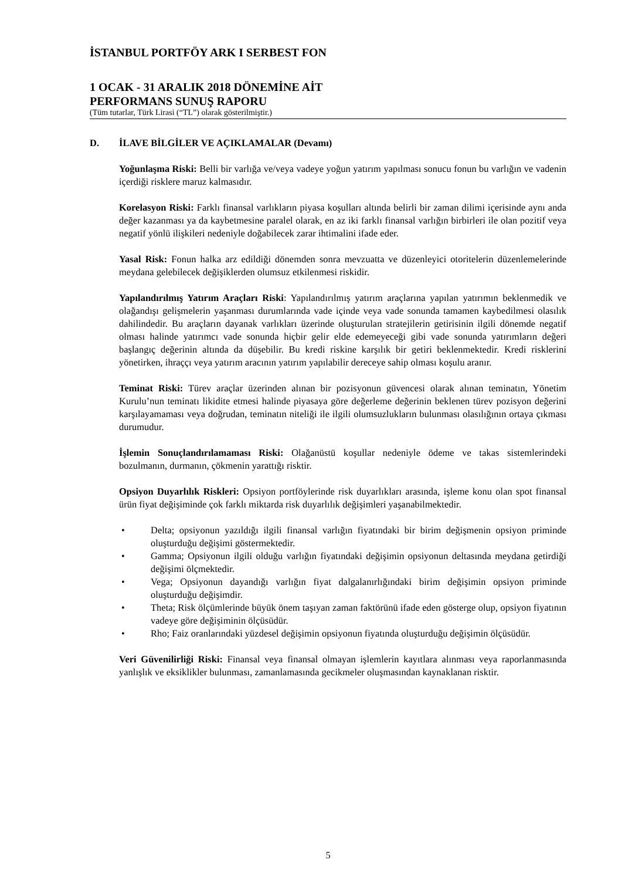İSTANBUL PORTFÖY ARK I SERBEST FON
1 OCAK - 31 ARALIK 2018 DÖNEMİNE AİT
PERFORMANS SUNUŞ RAPORU
(Tüm tutarlar, Türk Lirasi (“TL”) olarak gösterilmiştir.)
D. İLAVE BİLGİLER VE AÇIKLAMALAR (Devamı)
Yoğunlaşma Riski: Belli bir varlığa ve/veya vadeye yoğun yatırım yapılması sonucu fonun bu varlığın ve vadenin içerdiği risklere maruz kalmasıdır.
Korelasyon Riski: Farklı finansal varlıkların piyasa koşulları altında belirli bir zaman dilimi içerisinde aynı anda değer kazanması ya da kaybetmesine paralel olarak, en az iki farklı finansal varlığın birbirleri ile olan pozitif veya negatif yönlü ilişkileri nedeniyle doğabilecek zarar ihtimalini ifade eder.
Yasal Risk: Fonun halka arz edildiği dönemden sonra mevzuatta ve düzenleyici otoritelerin düzenlemelerinde meydana gelebilecek değişiklerden olumsuz etkilenmesi riskidir.
Yapılandırılmış Yatırım Araçları Riski: Yapılandırılmış yatırım araçlarına yapılan yatırımın beklenmedik ve olağandışı gelişmelerin yaşanması durumlarında vade içinde veya vade sonunda tamamen kaybedilmesi olasılık dahilindedir. Bu araçların dayanak varlıkları üzerinde oluşturulan stratejilerin getirisinin ilgili dönemde negatif olması halinde yatırımcı vade sonunda hiçbir gelir elde edemeyeceği gibi vade sonunda yatırımların değeri başlangıç değerinin altında da düşebilir. Bu kredi riskine karşılık bir getiri beklenmektedir. Kredi risklerini yönetirken, ihraççı veya yatırım aracının yatırım yapılabilir dereceye sahip olması koşulu aranır.
Teminat Riski: Türev araçlar üzerinden alınan bir pozisyonun güvencesi olarak alınan teminatın, Yönetim Kurulu’nun teminatı likidite etmesi halinde piyasaya göre değerleme değerinin beklenen türev pozisyon değerini karşılayamaması veya doğrudan, teminatın niteliği ile ilgili olumsuzlukların bulunması olasılığının ortaya çıkması durumudur.
İşlemin Sonuçlandırılamaması Riski: Olağanüstü koşullar nedeniyle ödeme ve takas sistemlerindeki bozulmanın, durmanın, çökmenin yarattığı risktir.
Opsiyon Duyarlılık Riskleri: Opsiyon portföylerinde risk duyarlıkları arasında, işleme konu olan spot finansal ürün fiyat değişiminde çok farklı miktarda risk duyarlılık değişimleri yaşanabilmektedir.
• Delta; opsiyonun yazıldığı ilgili finansal varlığın fiyatındaki bir birim değişmenin opsiyon priminde oluşturduğu değişimi göstermektedir.
• Gamma; Opsiyonun ilgili olduğu varlığın fiyatındaki değişimin opsiyonun deltasında meydana getirdiği değişimi ölçmektedir.
• Vega; Opsiyonun dayandığı varlığın fiyat dalgalanırlığındaki birim değişimin opsiyon priminde oluşturduğu değişimdir.
• Theta; Risk ölçümlerinde büyük önem taşıyan zaman faktörünü ifade eden gösterge olup, opsiyon fiyatının vadeye göre değişiminin ölçüsüdür.
• Rho; Faiz oranlarındaki yüzdesel değişimin opsiyonun fiyatında oluşturduğu değişimin ölçüsüdür.
Veri Güvenilirliği Riski: Finansal veya finansal olmayan işlemlerin kayıtlara alınması veya raporlanmasında yanlışlık ve eksiklikler bulunması, zamanlamasında gecikmeler oluşmasından kaynaklanan risktir.
5